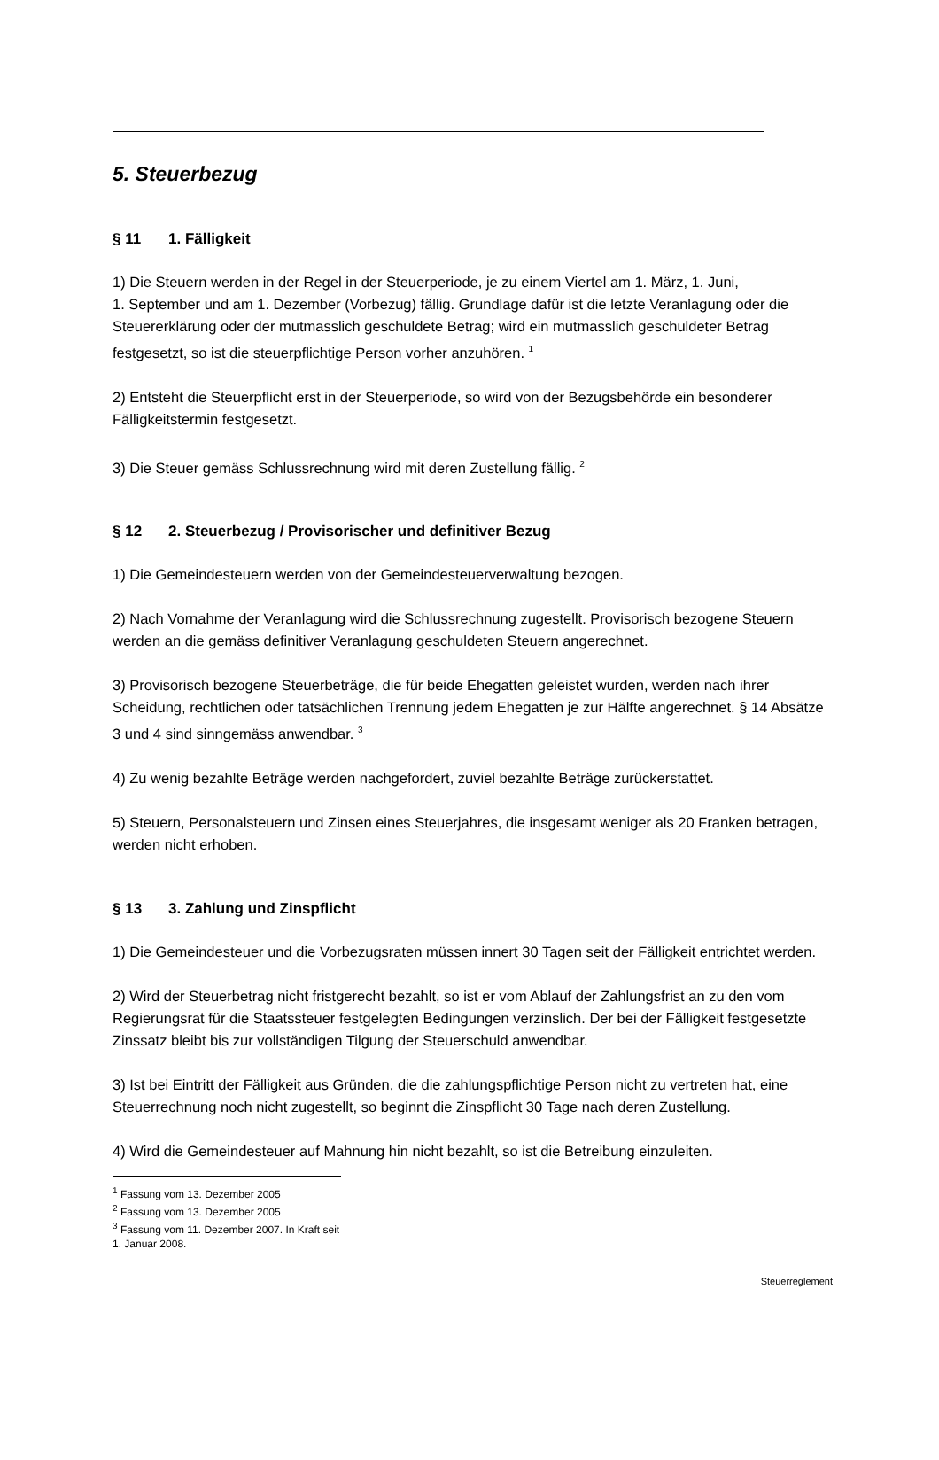5. Steuerbezug
§ 11 1. Fälligkeit
1) Die Steuern werden in der Regel in der Steuerperiode, je zu einem Viertel am 1. März, 1. Juni,
1. September und am 1. Dezember (Vorbezug) fällig. Grundlage dafür ist die letzte Veranlagung oder die Steuererklärung oder der mutmasslich geschuldete Betrag; wird ein mutmasslich geschuldeter Betrag festgesetzt, so ist die steuerpflichtige Person vorher anzuhören. <sup>1</sup>
2) Entsteht die Steuerpflicht erst in der Steuerperiode, so wird von der Bezugsbehörde ein besonderer Fälligkeitstermin festgesetzt.
3) Die Steuer gemäss Schlussrechnung wird mit deren Zustellung fällig. <sup>2</sup>
§ 12 2. Steuerbezug / Provisorischer und definitiver Bezug
1) Die Gemeindesteuern werden von der Gemeindesteuerverwaltung bezogen.
2) Nach Vornahme der Veranlagung wird die Schlussrechnung zugestellt. Provisorisch bezogene Steuern werden an die gemäss definitiver Veranlagung geschuldeten Steuern angerechnet.
3) Provisorisch bezogene Steuerbeträge, die für beide Ehegatten geleistet wurden, werden nach ihrer Scheidung, rechtlichen oder tatsächlichen Trennung jedem Ehegatten je zur Hälfte angerechnet. § 14 Absätze 3 und 4 sind sinngemäss anwendbar. <sup>3</sup>
4) Zu wenig bezahlte Beträge werden nachgefordert, zuviel bezahlte Beträge zurückerstattet.
5) Steuern, Personalsteuern und Zinsen eines Steuerjahres, die insgesamt weniger als 20 Franken betragen, werden nicht erhoben.
§ 13 3. Zahlung und Zinspflicht
1) Die Gemeindesteuer und die Vorbezugsraten müssen innert 30 Tagen seit der Fälligkeit entrichtet werden.
2) Wird der Steuerbetrag nicht fristgerecht bezahlt, so ist er vom Ablauf der Zahlungsfrist an zu den vom Regierungsrat für die Staatssteuer festgelegten Bedingungen verzinslich. Der bei der Fälligkeit festgesetzte Zinssatz bleibt bis zur vollständigen Tilgung der Steuerschuld anwendbar.
3) Ist bei Eintritt der Fälligkeit aus Gründen, die die zahlungspflichtige Person nicht zu vertreten hat, eine Steuerrechnung noch nicht zugestellt, so beginnt die Zinspflicht 30 Tage nach deren Zustellung.
4) Wird die Gemeindesteuer auf Mahnung hin nicht bezahlt, so ist die Betreibung einzuleiten.
<sup>1</sup> Fassung vom 13. Dezember 2005
<sup>2</sup> Fassung vom 13. Dezember 2005
<sup>3</sup> Fassung vom 11. Dezember 2007. In Kraft seit 1. Januar 2008.
Steuerreglement